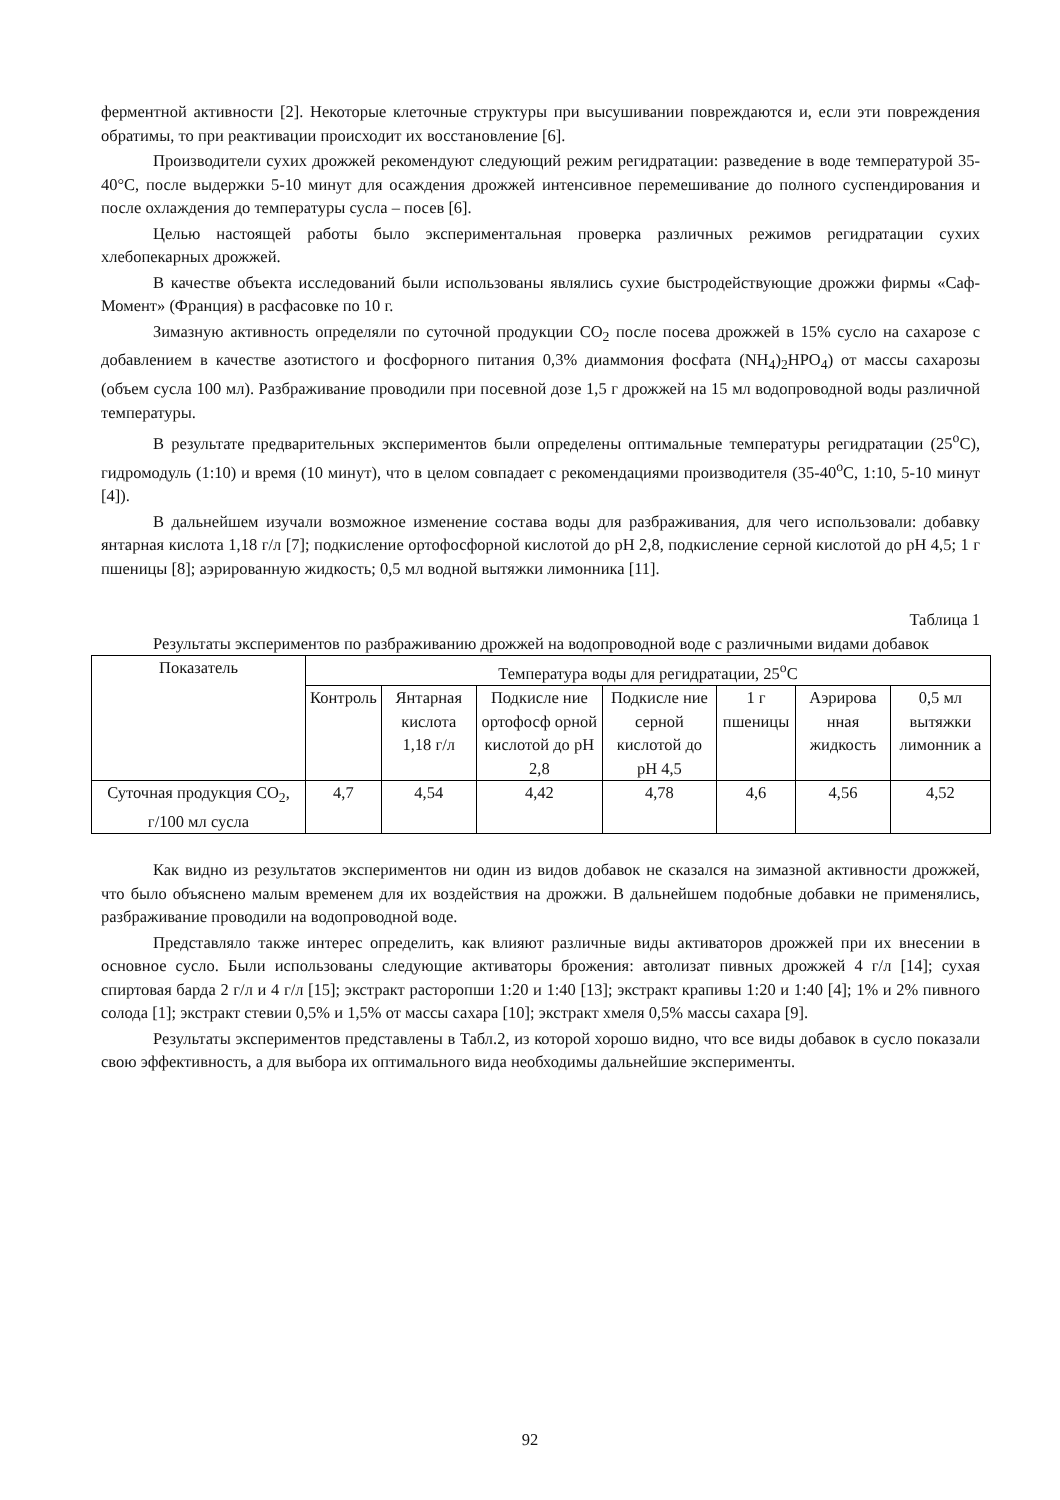ферментной активности [2]. Некоторые клеточные структуры при высушивании повреждаются и, если эти повреждения обратимы, то при реактивации происходит их восстановление [6].
Производители сухих дрожжей рекомендуют следующий режим регидратации: разведение в воде температурой 35-40°С, после выдержки 5-10 минут для осаждения дрожжей интенсивное перемешивание до полного суспендирования и после охлаждения до температуры сусла – посев [6].
Целью настоящей работы было экспериментальная проверка различных режимов регидратации сухих хлебопекарных дрожжей.
В качестве объекта исследований были использованы являлись сухие быстродействующие дрожжи фирмы «Саф-Момент» (Франция) в расфасовке по 10 г.
Зимазную активность определяли по суточной продукции СО<sub>2</sub> после посева дрожжей в 15% сусло на сахарозе с добавлением в качестве азотистого и фосфорного питания 0,3% диаммония фосфата (NH<sub>4</sub>)<sub>2</sub>HPO<sub>4</sub>) от массы сахарозы (объем сусла 100 мл). Разбраживание проводили при посевной дозе 1,5 г дрожжей на 15 мл водопроводной воды различной температуры.
В результате предварительных экспериментов были определены оптимальные температуры регидратации (25<sup>о</sup>С), гидромодуль (1:10) и время (10 минут), что в целом совпадает с рекомендациями производителя (35-40<sup>о</sup>С, 1:10, 5-10 минут [4]).
В дальнейшем изучали возможное изменение состава воды для разбраживания, для чего использовали: добавку янтарная кислота 1,18 г/л [7]; подкисление ортофосфорной кислотой до рН 2,8, подкисление серной кислотой до рН 4,5; 1 г пшеницы [8]; аэрированную жидкость; 0,5 мл водной вытяжки лимонника [11].
Таблица 1
Результаты экспериментов по разбраживанию дрожжей на водопроводной воде с различными видами добавок
| Показатель | Температура воды для регидратации, 25<sup>о</sup>С | | | | | | |
| --- | --- | --- | --- | --- | --- | --- | --- |
| | Контроль | Янтарная кислота 1,18 г/л | Подкисле ние ортофосф орной кислотой до рН 2,8 | Подкисле ние серной кислотой до рН 4,5 | 1 г пшеницы | Аэрирова нная жидкость | 0,5 мл вытяжки лимонник а |
| Суточная продукция СО<sub>2</sub>, г/100 мл сусла | 4,7 | 4,54 | 4,42 | 4,78 | 4,6 | 4,56 | 4,52 |
Как видно из результатов экспериментов ни один из видов добавок не сказался на зимазной активности дрожжей, что было объяснено малым временем для их воздействия на дрожжи. В дальнейшем подобные добавки не применялись, разбраживание проводили на водопроводной воде.
Представляло также интерес определить, как влияют различные виды активаторов дрожжей при их внесении в основное сусло. Были использованы следующие активаторы брожения: автолизат пивных дрожжей 4 г/л [14]; сухая спиртовая барда 2 г/л и 4 г/л [15]; экстракт расторопши 1:20 и 1:40 [13]; экстракт крапивы 1:20 и 1:40 [4]; 1% и 2% пивного солода [1]; экстракт стевии 0,5% и 1,5% от массы сахара [10]; экстракт хмеля 0,5% массы сахара [9].
Результаты экспериментов представлены в Табл.2, из которой хорошо видно, что все виды добавок в сусло показали свою эффективность, а для выбора их оптимального вида необходимы дальнейшие эксперименты.
92